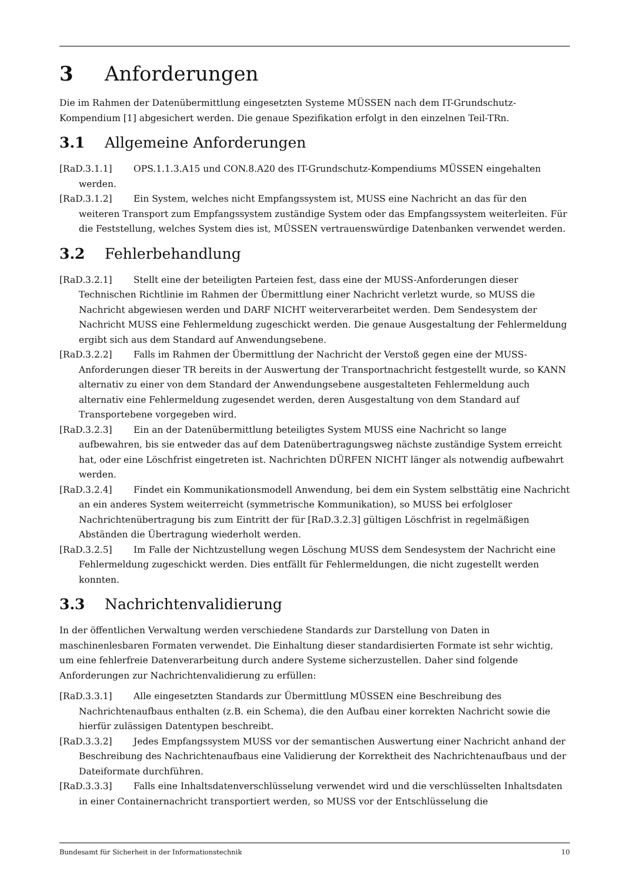3 Anforderungen
Die im Rahmen der Datenübermittlung eingesetzten Systeme MÜSSEN nach dem IT-Grundschutz-Kompendium [1] abgesichert werden. Die genaue Spezifikation erfolgt in den einzelnen Teil-TRn.
3.1 Allgemeine Anforderungen
[RaD.3.1.1] OPS.1.1.3.A15 und CON.8.A20 des IT-Grundschutz-Kompendiums MÜSSEN eingehalten werden.
[RaD.3.1.2] Ein System, welches nicht Empfangssystem ist, MUSS eine Nachricht an das für den weiteren Transport zum Empfangssystem zuständige System oder das Empfangssystem weiterleiten. Für die Feststellung, welches System dies ist, MÜSSEN vertrauenswürdige Datenbanken verwendet werden.
3.2 Fehlerbehandlung
[RaD.3.2.1] Stellt eine der beteiligten Parteien fest, dass eine der MUSS-Anforderungen dieser Technischen Richtlinie im Rahmen der Übermittlung einer Nachricht verletzt wurde, so MUSS die Nachricht abgewiesen werden und DARF NICHT weiterverarbeitet werden. Dem Sendesystem der Nachricht MUSS eine Fehlermeldung zugeschickt werden. Die genaue Ausgestaltung der Fehlermeldung ergibt sich aus dem Standard auf Anwendungsebene.
[RaD.3.2.2] Falls im Rahmen der Übermittlung der Nachricht der Verstoß gegen eine der MUSS-Anforderungen dieser TR bereits in der Auswertung der Transportnachricht festgestellt wurde, so KANN alternativ zu einer von dem Standard der Anwendungsebene ausgestalteten Fehlermeldung auch alternativ eine Fehlermeldung zugesendet werden, deren Ausgestaltung von dem Standard auf Transportebene vorgegeben wird.
[RaD.3.2.3] Ein an der Datenübermittlung beteiligtes System MUSS eine Nachricht so lange aufbewahren, bis sie entweder das auf dem Datenübertragungsweg nächste zuständige System erreicht hat, oder eine Löschfrist eingetreten ist. Nachrichten DÜRFEN NICHT länger als notwendig aufbewahrt werden.
[RaD.3.2.4] Findet ein Kommunikationsmodell Anwendung, bei dem ein System selbsttätig eine Nachricht an ein anderes System weiterreicht (symmetrische Kommunikation), so MUSS bei erfolgloser Nachrichtenübertragung bis zum Eintritt der für [RaD.3.2.3] gültigen Löschfrist in regelmäßigen Abständen die Übertragung wiederholt werden.
[RaD.3.2.5] Im Falle der Nichtzustellung wegen Löschung MUSS dem Sendesystem der Nachricht eine Fehlermeldung zugeschickt werden. Dies entfällt für Fehlermeldungen, die nicht zugestellt werden konnten.
3.3 Nachrichtenvalidierung
In der öffentlichen Verwaltung werden verschiedene Standards zur Darstellung von Daten in maschinenlesbaren Formaten verwendet. Die Einhaltung dieser standardisierten Formate ist sehr wichtig, um eine fehlerfreie Datenverarbeitung durch andere Systeme sicherzustellen. Daher sind folgende Anforderungen zur Nachrichtenvalidierung zu erfüllen:
[RaD.3.3.1] Alle eingesetzten Standards zur Übermittlung MÜSSEN eine Beschreibung des Nachrichtenaufbaus enthalten (z.B. ein Schema), die den Aufbau einer korrekten Nachricht sowie die hierfür zulässigen Datentypen beschreibt.
[RaD.3.3.2] Jedes Empfangssystem MUSS vor der semantischen Auswertung einer Nachricht anhand der Beschreibung des Nachrichtenaufbaus eine Validierung der Korrektheit des Nachrichtenaufbaus und der Dateiformate durchführen.
[RaD.3.3.3] Falls eine Inhaltsdatenverschlüsselung verwendet wird und die verschlüsselten Inhaltsdaten in einer Containernachricht transportiert werden, so MUSS vor der Entschlüsselung die
Bundesamt für Sicherheit in der Informationstechnik 10